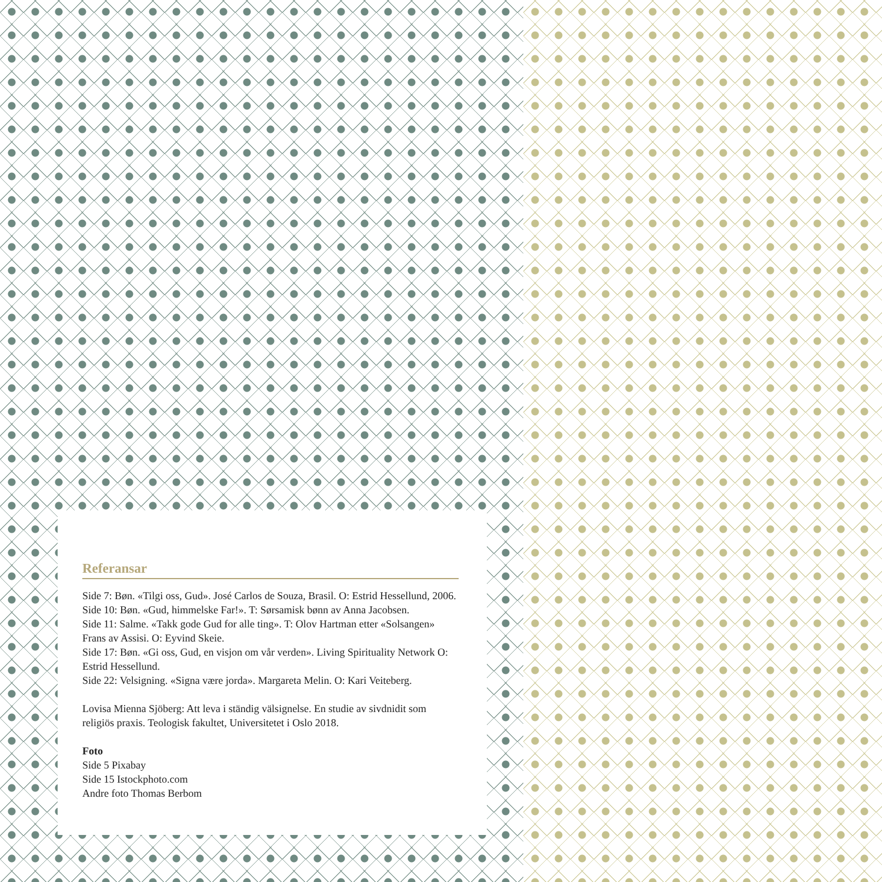Referansar
Side 7: Bøn. «Tilgi oss, Gud». José Carlos de Souza, Brasil. O: Estrid Hessellund, 2006.
Side 10: Bøn. «Gud, himmelske Far!». T: Sørsamisk bønn av Anna Jacobsen.
Side 11: Salme. «Takk gode Gud for alle ting». T: Olov Hartman etter «Solsangen» Frans av Assisi. O: Eyvind Skeie.
Side 17: Bøn. «Gi oss, Gud, en visjon om vår verden». Living Spirituality Network O: Estrid Hessellund.
Side 22: Velsigning. «Signa være jorda». Margareta Melin. O: Kari Veiteberg.
Lovisa Mienna Sjöberg: Att leva i ständig välsignelse. En studie av sivdnidit som religiös praxis. Teologisk fakultet, Universitetet i Oslo 2018.
Foto
Side 5 Pixabay
Side 15 Istockphoto.com
Andre foto Thomas Berbom